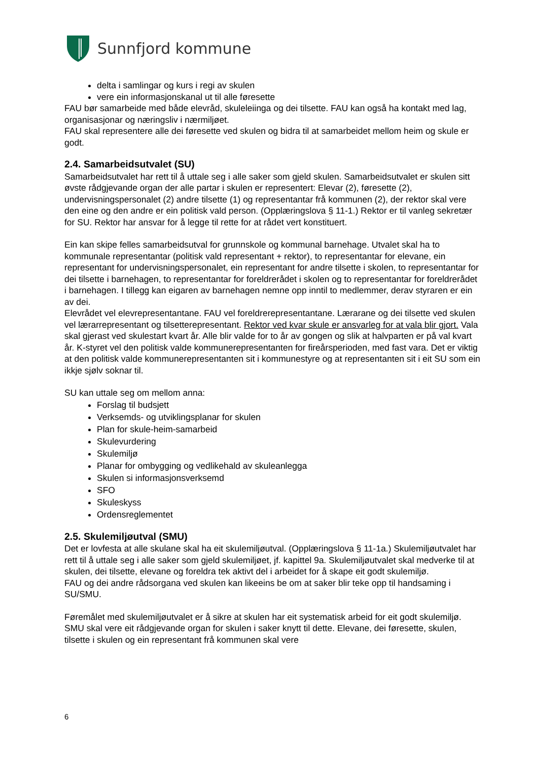Sunnfjord kommune
delta i samlingar og kurs i regi av skulen
vere ein informasjonskanal ut til alle føresette
FAU bør samarbeide med både elevråd, skuleleiinga og dei tilsette. FAU kan også ha kontakt med lag, organisasjonar og næringsliv i nærmiljøet.
FAU skal representere alle dei føresette ved skulen og bidra til at samarbeidet mellom heim og skule er godt.
2.4. Samarbeidsutvalet (SU)
Samarbeidsutvalet har rett til å uttale seg i alle saker som gjeld skulen. Samarbeidsutvalet er skulen sitt øvste rådgjevande organ der alle partar i skulen er representert: Elevar (2), føresette (2), undervisningspersonalet (2) andre tilsette (1) og representantar frå kommunen (2), der rektor skal vere den eine og den andre er ein politisk vald person. (Opplæringslova § 11-1.) Rektor er til vanleg sekretær for SU. Rektor har ansvar for å legge til rette for at rådet vert konstituert.
Ein kan skipe felles samarbeidsutval for grunnskole og kommunal barnehage. Utvalet skal ha to kommunale representantar (politisk vald representant + rektor), to representantar for elevane, ein representant for undervisningspersonalet, ein representant for andre tilsette i skolen, to representantar for dei tilsette i barnehagen, to representantar for foreldrerådet i skolen og to representantar for foreldrerådet i barnehagen. I tillegg kan eigaren av barnehagen nemne opp inntil to medlemmer, derav styraren er ein av dei.
Elevrådet vel elevrepresentantane. FAU vel foreldrerepresentantane. Lærarane og dei tilsette ved skulen vel lærarrepresentant og tilsetterepresentant. Rektor ved kvar skule er ansvarleg for at vala blir gjort. Vala skal gjerast ved skulestart kvart år. Alle blir valde for to år av gongen og slik at halvparten er på val kvart år. K-styret vel den politisk valde kommunerepresentanten for fireårsperioden, med fast vara. Det er viktig at den politisk valde kommunerepresentanten sit i kommunestyre og at representanten sit i eit SU som ein ikkje sjølv soknar til.
SU kan uttale seg om mellom anna:
Forslag til budsjett
Verksemds- og utviklingsplanar for skulen
Plan for skule-heim-samarbeid
Skulevurdering
Skulemiljø
Planar for ombygging og vedlikehald av skuleanlegga
Skulen si informasjonsverksemd
SFO
Skuleskyss
Ordensreglementet
2.5. Skulemiljøutval (SMU)
Det er lovfesta at alle skulane skal ha eit skulemiljøutval. (Opplæringslova § 11-1a.) Skulemiljøutvalet har rett til å uttale seg i alle saker som gjeld skulemiljøet, jf. kapittel 9a. Skulemiljøutvalet skal medverke til at skulen, dei tilsette, elevane og foreldra tek aktivt del i arbeidet for å skape eit godt skulemiljø.
FAU og dei andre rådsorgana ved skulen kan likeeins be om at saker blir teke opp til handsaming i SU/SMU.
Føremålet med skulemiljøutvalet er å sikre at skulen har eit systematisk arbeid for eit godt skulemiljø. SMU skal vere eit rådgjevande organ for skulen i saker knytt til dette. Elevane, dei føresette, skulen, tilsette i skulen og ein representant frå kommunen skal vere
6